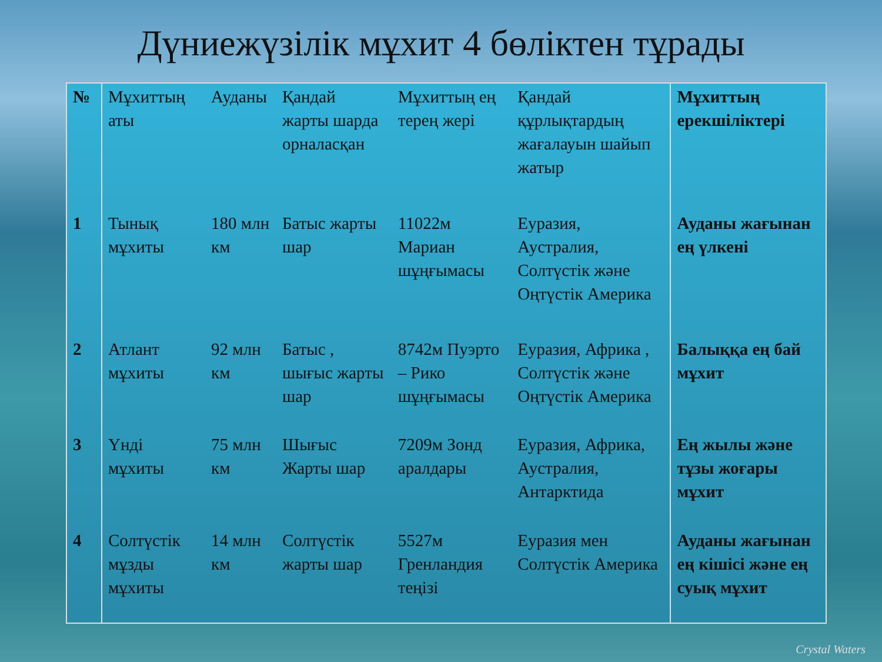Дүниежүзілік мұхит 4 бөліктен тұрады
| № | Мұхиттың аты | Ауданы | Қандай жарты шарда орналасқан | Мұхиттың ең терең жері | Қандай құрлықтардың жағалауын шайып жатыр | Мұхиттың ерекшіліктері |
| --- | --- | --- | --- | --- | --- | --- |
| 1 | Тынық мұхиты | 180 млн км | Батыс жарты шар | 11022м Мариан шұңғымасы | Еуразия, Аустралия, Солтүстік және Оңтүстік Америка | Ауданы жағынан ең үлкені |
| 2 | Атлант мұхиты | 92 млн км | Батыс , шығыс жарты шар | 8742м Пуэрто – Рико шұңғымасы | Еуразия, Африка , Солтүстік және Оңтүстік Америка | Балыққа ең бай мұхит |
| 3 | Үнді мұхиты | 75 млн км | Шығыс Жарты шар | 7209м Зонд аралдары | Еуразия, Африка, Аустралия, Антарктида | Ең жылы және тұзы жоғары мұхит |
| 4 | Солтүстік мұзды мұхиты | 14 млн км | Солтүстік жарты шар | 5527м Гренландия теңізі | Еуразия мен Солтүстік Америка | Ауданы жағынан ең кішісі және ең суық мұхит |
Crystal Waters